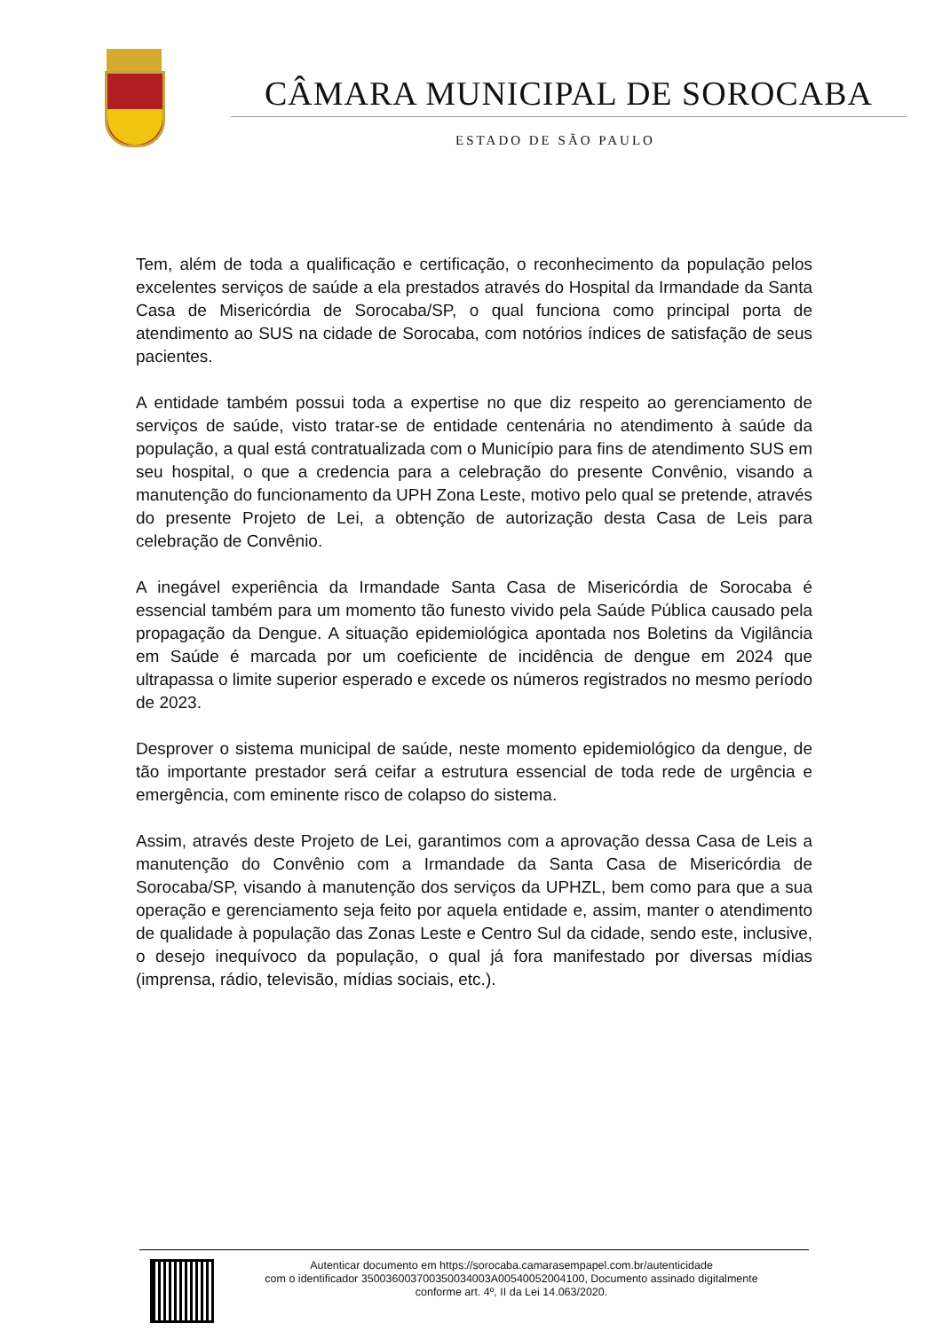CÂMARA MUNICIPAL DE SOROCABA
ESTADO DE SÃO PAULO
Tem, além de toda a qualificação e certificação, o reconhecimento da população pelos excelentes serviços de saúde a ela prestados através do Hospital da Irmandade da Santa Casa de Misericórdia de Sorocaba/SP, o qual funciona como principal porta de atendimento ao SUS na cidade de Sorocaba, com notórios índices de satisfação de seus pacientes.
A entidade também possui toda a expertise no que diz respeito ao gerenciamento de serviços de saúde, visto tratar-se de entidade centenária no atendimento à saúde da população, a qual está contratualizada com o Município para fins de atendimento SUS em seu hospital, o que a credencia para a celebração do presente Convênio, visando a manutenção do funcionamento da UPH Zona Leste, motivo pelo qual se pretende, através do presente Projeto de Lei, a obtenção de autorização desta Casa de Leis para celebração de Convênio.
A inegável experiência da Irmandade Santa Casa de Misericórdia de Sorocaba é essencial também para um momento tão funesto vivido pela Saúde Pública causado pela propagação da Dengue. A situação epidemiológica apontada nos Boletins da Vigilância em Saúde é marcada por um coeficiente de incidência de dengue em 2024 que ultrapassa o limite superior esperado e excede os números registrados no mesmo período de 2023.
Desprover o sistema municipal de saúde, neste momento epidemiológico da dengue, de tão importante prestador será ceifar a estrutura essencial de toda rede de urgência e emergência, com eminente risco de colapso do sistema.
Assim, através deste Projeto de Lei, garantimos com a aprovação dessa Casa de Leis a manutenção do Convênio com a Irmandade da Santa Casa de Misericórdia de Sorocaba/SP, visando à manutenção dos serviços da UPHZL, bem como para que a sua operação e gerenciamento seja feito por aquela entidade e, assim, manter o atendimento de qualidade à população das Zonas Leste e Centro Sul da cidade, sendo este, inclusive, o desejo inequívoco da população, o qual já fora manifestado por diversas mídias (imprensa, rádio, televisão, mídias sociais, etc.).
Autenticar documento em https://sorocaba.camarasempapel.com.br/autenticidade
com o identificador 350036003700350034003A00540052004100, Documento assinado digitalmente
conforme art. 4º, II da Lei 14.063/2020.